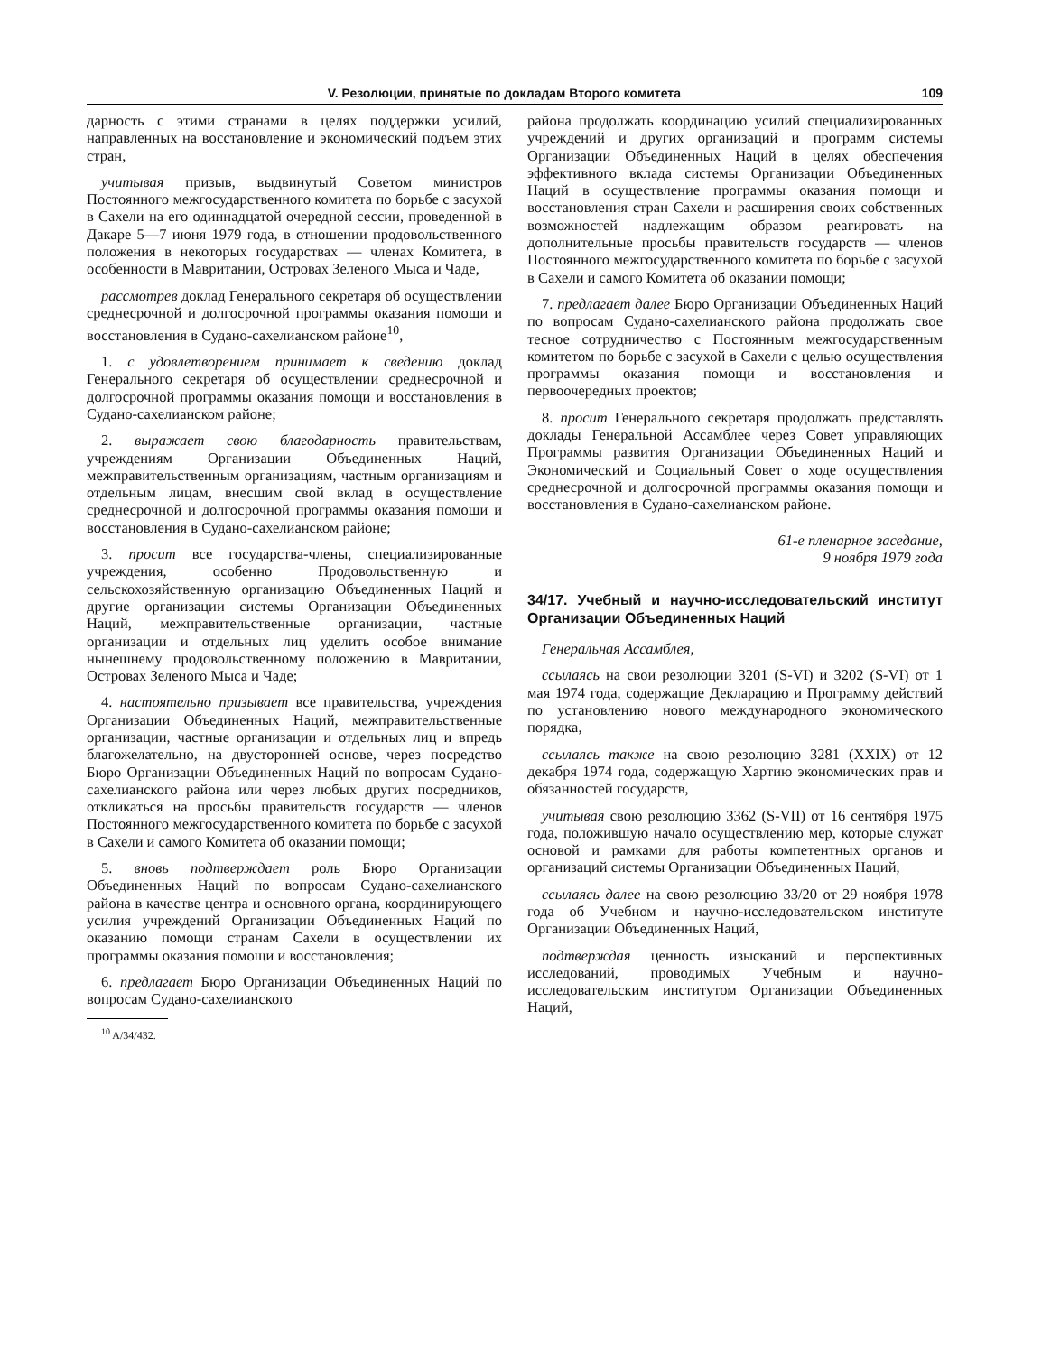V. Резолюции, принятые по докладам Второго комитета 109
дарность с этими странами в целях поддержки усилий, направленных на восстановление и экономический подъем этих стран,
учитывая призыв, выдвинутый Советом министров Постоянного межгосударственного комитета по борьбе с засухой в Сахели на его одиннадцатой очередной сессии, проведенной в Дакаре 5—7 июня 1979 года, в отношении продовольственного положения в некоторых государствах — членах Комитета, в особенности в Мавритании, Островах Зеленого Мыса и Чаде,
рассмотрев доклад Генерального секретаря об осуществлении среднесрочной и долгосрочной программы оказания помощи и восстановления в Судано-сахелианском районе<sup>10</sup>,
1. с удовлетворением принимает к сведению доклад Генерального секретаря об осуществлении среднесрочной и долгосрочной программы оказания помощи и восстановления в Судано-сахелианском районе;
2. выражает свою благодарность правительствам, учреждениям Организации Объединенных Наций, межправительственным организациям, частным организациям и отдельным лицам, внесшим свой вклад в осуществление среднесрочной и долгосрочной программы оказания помощи и восстановления в Судано-сахелианском районе;
3. просит все государства-члены, специализированные учреждения, особенно Продовольственную и сельскохозяйственную организацию Объединенных Наций и другие организации системы Организации Объединенных Наций, межправительственные организации, частные организации и отдельных лиц уделить особое внимание нынешнему продовольственному положению в Мавритании, Островах Зеленого Мыса и Чаде;
4. настоятельно призывает все правительства, учреждения Организации Объединенных Наций, межправительственные организации, частные организации и отдельных лиц и впредь благожелательно, на двусторонней основе, через посредство Бюро Организации Объединенных Наций по вопросам Судано-сахелианского района или через любых других посредников, откликаться на просьбы правительств государств — членов Постоянного межгосударственного комитета по борьбе с засухой в Сахели и самого Комитета об оказании помощи;
5. вновь подтверждает роль Бюро Организации Объединенных Наций по вопросам Судано-сахелианского района в качестве центра и основного органа, координирующего усилия учреждений Организации Объединенных Наций по оказанию помощи странам Сахели в осуществлении их программы оказания помощи и восстановления;
6. предлагает Бюро Организации Объединенных Наций по вопросам Судано-сахелианского
<sup>10</sup> A/34/432.
района продолжать координацию усилий специализированных учреждений и других организаций и программ системы Организации Объединенных Наций в целях обеспечения эффективного вклада системы Организации Объединенных Наций в осуществление программы оказания помощи и восстановления стран Сахели и расширения своих собственных возможностей надлежащим образом реагировать на дополнительные просьбы правительств государств — членов Постоянного межгосударственного комитета по борьбе с засухой в Сахели и самого Комитета об оказании помощи;
7. предлагает далее Бюро Организации Объединенных Наций по вопросам Судано-сахелианского района продолжать свое тесное сотрудничество с Постоянным межгосударственным комитетом по борьбе с засухой в Сахели с целью осуществления программы оказания помощи и восстановления и первоочередных проектов;
8. просит Генерального секретаря продолжать представлять доклады Генеральной Ассамблее через Совет управляющих Программы развития Организации Объединенных Наций и Экономический и Социальный Совет о ходе осуществления среднесрочной и долгосрочной программы оказания помощи и восстановления в Судано-сахелианском районе.
61-е пленарное заседание,
9 ноября 1979 года
34/17. Учебный и научно-исследовательский институт Организации Объединенных Наций
Генеральная Ассамблея,
ссылаясь на свои резолюции 3201 (S-VI) и 3202 (S-VI) от 1 мая 1974 года, содержащие Декларацию и Программу действий по установлению нового международного экономического порядка,
ссылаясь также на свою резолюцию 3281 (XXIX) от 12 декабря 1974 года, содержащую Хартию экономических прав и обязанностей государств,
учитывая свою резолюцию 3362 (S-VII) от 16 сентября 1975 года, положившую начало осуществлению мер, которые служат основой и рамками для работы компетентных органов и организаций системы Организации Объединенных Наций,
ссылаясь далее на свою резолюцию 33/20 от 29 ноября 1978 года об Учебном и научно-исследовательском институте Организации Объединенных Наций,
подтверждая ценность изысканий и перспективных исследований, проводимых Учебным и научно-исследовательским институтом Организации Объединенных Наций,